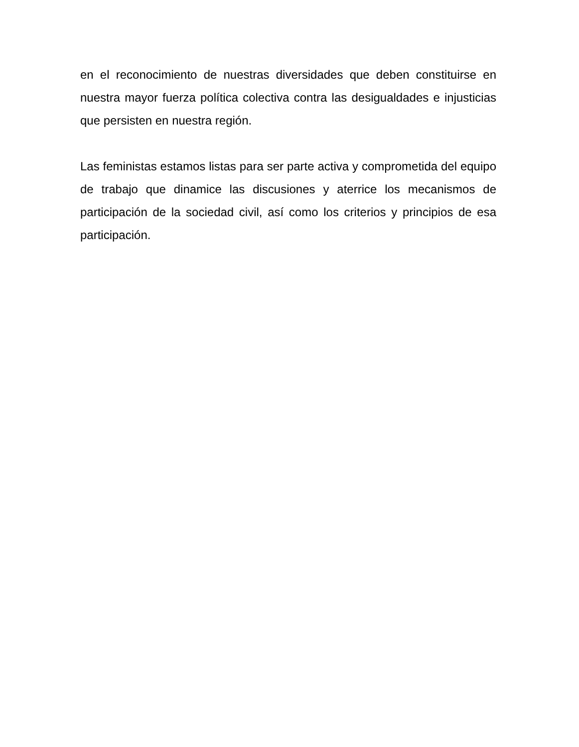en el reconocimiento de nuestras diversidades que deben constituirse en nuestra mayor fuerza política colectiva contra las desigualdades e injusticias que persisten en nuestra región.
Las feministas estamos listas para ser parte activa y comprometida del equipo de trabajo que dinamice las discusiones y aterrice los mecanismos de participación de la sociedad civil, así como los criterios y principios de esa participación.